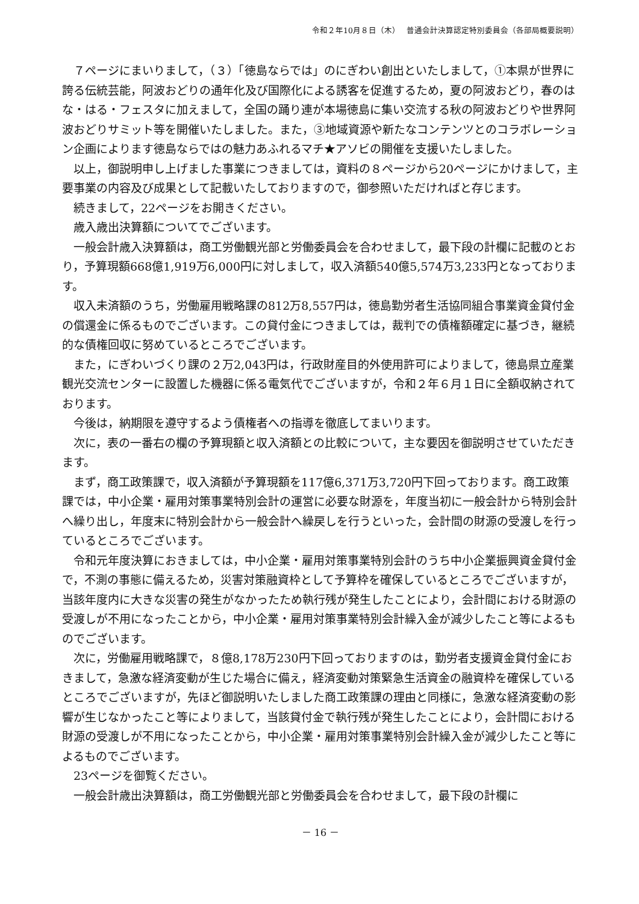令和２年10月８日（木）　 普通会計決算認定特別委員会（各部局概要説明）
７ページにまいりまして，（３）「徳島ならでは」のにぎわい創出といたしまして，①本県が世界に誇る伝統芸能，阿波おどりの通年化及び国際化による誘客を促進するため，夏の阿波おどり，春のはな・はる・フェスタに加えまして，全国の踊り連が本場徳島に集い交流する秋の阿波おどりや世界阿波おどりサミット等を開催いたしました。また，③地域資源や新たなコンテンツとのコラボレーション企画によります徳島ならではの魅力あふれるマチ★アソビの開催を支援いたしました。
以上，御説明申し上げました事業につきましては，資料の８ページから20ページにかけまして，主要事業の内容及び成果として記載いたしておりますので，御参照いただければと存じます。
続きまして，22ページをお開きください。
歳入歳出決算額についてでございます。
一般会計歳入決算額は，商工労働観光部と労働委員会を合わせまして，最下段の計欄に記載のとおり，予算現額668億1,919万6,000円に対しまして，収入済額540億5,574万3,233円となっております。
収入未済額のうち，労働雇用戦略課の812万8,557円は，徳島勤労者生活協同組合事業資金貸付金の償還金に係るものでございます。この貸付金につきましては，裁判での債権額確定に基づき，継続的な債権回収に努めているところでございます。
また，にぎわいづくり課の２万2,043円は，行政財産目的外使用許可によりまして，徳島県立産業観光交流センターに設置した機器に係る電気代でございますが，令和２年６月１日に全額収納されております。
今後は，納期限を遵守するよう債権者への指導を徹底してまいります。
次に，表の一番右の欄の予算現額と収入済額との比較について，主な要因を御説明させていただきます。
まず，商工政策課で，収入済額が予算現額を117億6,371万3,720円下回っております。商工政策課では，中小企業・雇用対策事業特別会計の運営に必要な財源を，年度当初に一般会計から特別会計へ繰り出し，年度末に特別会計から一般会計へ繰戻しを行うといった，会計間の財源の受渡しを行っているところでございます。
令和元年度決算におきましては，中小企業・雇用対策事業特別会計のうち中小企業振興資金貸付金で，不測の事態に備えるため，災害対策融資枠として予算枠を確保しているところでございますが，当該年度内に大きな災害の発生がなかったため執行残が発生したことにより，会計間における財源の受渡しが不用になったことから，中小企業・雇用対策事業特別会計繰入金が減少したこと等によるものでございます。
次に，労働雇用戦略課で，８億8,178万230円下回っておりますのは，勤労者支援資金貸付金におきまして，急激な経済変動が生じた場合に備え，経済変動対策緊急生活資金の融資枠を確保しているところでございますが，先ほど御説明いたしました商工政策課の理由と同様に，急激な経済変動の影響が生じなかったこと等によりまして，当該貸付金で執行残が発生したことにより，会計間における財源の受渡しが不用になったことから，中小企業・雇用対策事業特別会計繰入金が減少したこと等によるものでございます。
23ページを御覧ください。
一般会計歳出決算額は，商工労働観光部と労働委員会を合わせまして，最下段の計欄に
－ 16 －